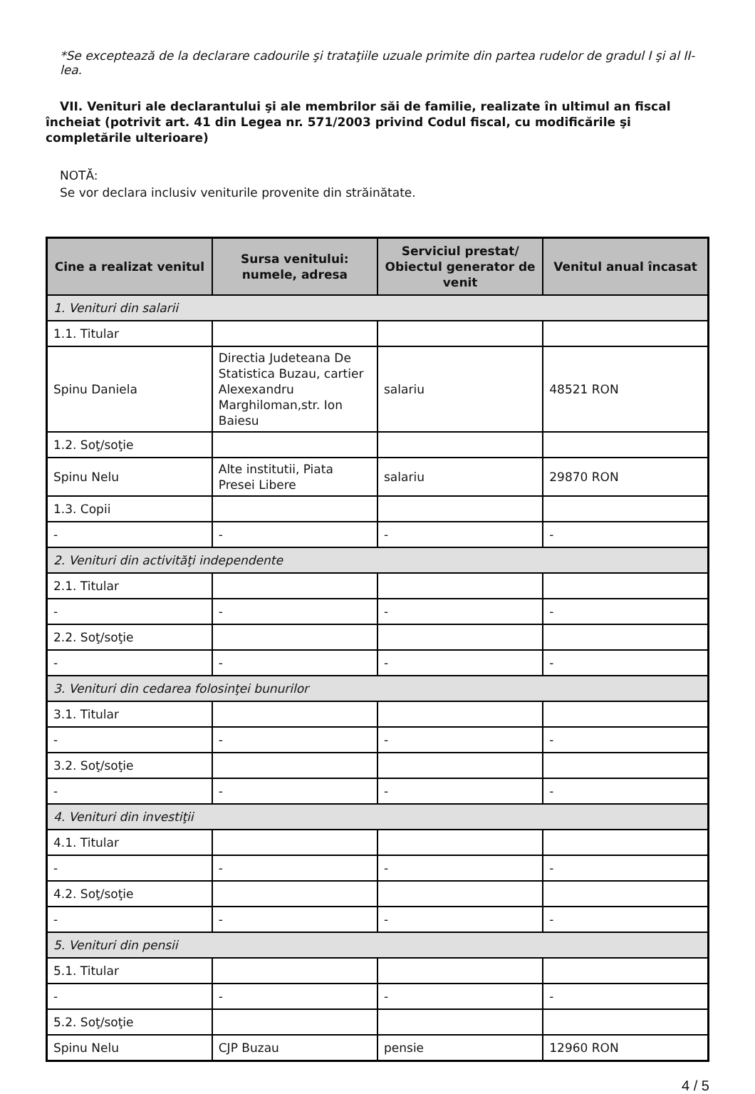*Se exceptează de la declarare cadourile şi trataţiile uzuale primite din partea rudelor de gradul I şi al II-lea.
VII. Venituri ale declarantului şi ale membrilor săi de familie, realizate în ultimul an fiscal încheiat (potrivit art. 41 din Legea nr. 571/2003 privind Codul fiscal, cu modificările şi completările ulterioare)
NOTĂ:
Se vor declara inclusiv veniturile provenite din străinătate.
| Cine a realizat venitul | Sursa venitului: numele, adresa | Serviciul prestat/ Obiectul generator de venit | Venitul anual încasat |
| --- | --- | --- | --- |
| 1. Venituri din salarii | | | |
| 1.1. Titular | | | |
| Spinu Daniela | Directia Judeteana De Statistica Buzau, cartier Alexexandru Marghiloman,str. Ion Baiesu | salariu | 48521 RON |
| 1.2. Soţ/soţie | | | |
| Spinu Nelu | Alte institutii, Piata Presei Libere | salariu | 29870 RON |
| 1.3. Copii | | | |
| - | - | - | - |
| 2. Venituri din activităţi independente | | | |
| 2.1. Titular | | | |
| - | - | - | - |
| 2.2. Soţ/soţie | | | |
| - | - | - | - |
| 3. Venituri din cedarea folosinţei bunurilor | | | |
| 3.1. Titular | | | |
| - | - | - | - |
| 3.2. Soţ/soţie | | | |
| - | - | - | - |
| 4. Venituri din investiţii | | | |
| 4.1. Titular | | | |
| - | - | - | - |
| 4.2. Soţ/soţie | | | |
| - | - | - | - |
| 5. Venituri din pensii | | | |
| 5.1. Titular | | | |
| - | - | - | - |
| 5.2. Soţ/soţie | | | |
| Spinu Nelu | CJP Buzau | pensie | 12960 RON |
4 / 5